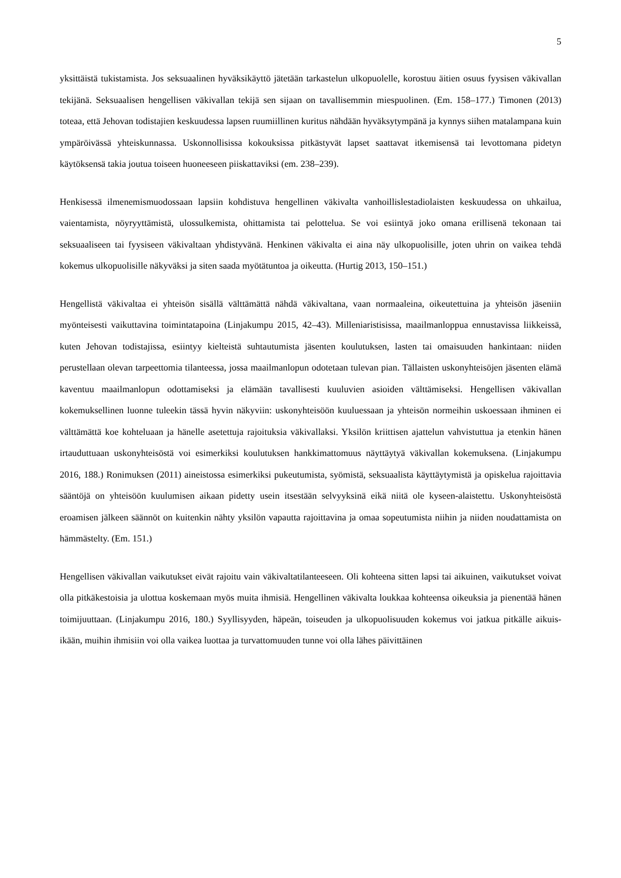5
yksittäistä tukistamista. Jos seksuaalinen hyväksikäyttö jätetään tarkastelun ulkopuolelle, korostuu äitien osuus fyysisen väkivallan tekijänä. Seksuaalisen hengellisen väkivallan tekijä sen sijaan on tavallisemmin miespuolinen. (Em. 158–177.) Timonen (2013) toteaa, että Jehovan todistajien keskuudessa lapsen ruumiillinen kuritus nähdään hyväksytympänä ja kynnys siihen matalampana kuin ympäröivässä yhteiskunnassa. Uskonnollisissa kokouksissa pitkästyvät lapset saattavat itkemisensä tai levottomana pidetyn käytöksensä takia joutua toiseen huoneeseen piiskattaviksi (em. 238–239).
Henkisessä ilmenemismuodossaan lapsiin kohdistuva hengellinen väkivalta vanhoillislestadiolaisten keskuudessa on uhkailua, vaientamista, nöyryyttämistä, ulossulkemista, ohittamista tai pelottelua. Se voi esiintyä joko omana erillisenä tekonaan tai seksuaaliseen tai fyysiseen väkivaltaan yhdistyvänä. Henkinen väkivalta ei aina näy ulkopuolisille, joten uhrin on vaikea tehdä kokemus ulkopuolisille näkyväksi ja siten saada myötätuntoa ja oikeutta. (Hurtig 2013, 150–151.)
Hengellistä väkivaltaa ei yhteisön sisällä välttämättä nähdä väkivaltana, vaan normaaleina, oikeutettuina ja yhteisön jäseniin myönteisesti vaikuttavina toimintatapoina (Linjakumpu 2015, 42–43). Milleniaristisissa, maailmanloppua ennustavissa liikkeissä, kuten Jehovan todistajissa, esiintyy kielteistä suhtautumista jäsenten koulutuksen, lasten tai omaisuuden hankintaan: niiden perustellaan olevan tarpeettomia tilanteessa, jossa maailmanlopun odotetaan tulevan pian. Tällaisten uskonyhteisöjen jäsenten elämä kaventuu maailmanlopun odottamiseksi ja elämään tavallisesti kuuluvien asioiden välttämiseksi. Hengellisen väkivallan kokemuksellinen luonne tuleekin tässä hyvin näkyviin: uskonyhteisöön kuuluessaan ja yhteisön normeihin uskoessaan ihminen ei välttämättä koe kohteluaan ja hänelle asetettuja rajoituksia väkivallaksi. Yksilön kriittisen ajattelun vahvistuttua ja etenkin hänen irtauduttuaan uskonyhteisöstä voi esimerkiksi koulutuksen hankkimattomuus näyttäytyä väkivallan kokemuksena. (Linjakumpu 2016, 188.) Ronimuksen (2011) aineistossa esimerkiksi pukeutumista, syömistä, seksuaalista käyttäytymistä ja opiskelua rajoittavia sääntöjä on yhteisöön kuulumisen aikaan pidetty usein itsestään selvyyksinä eikä niitä ole kyseen-alaistettu. Uskonyhteisöstä eroamisen jälkeen säännöt on kuitenkin nähty yksilön vapautta rajoittavina ja omaa sopeutumista niihin ja niiden noudattamista on hämmästelty. (Em. 151.)
Hengellisen väkivallan vaikutukset eivät rajoitu vain väkivaltatilanteeseen. Oli kohteena sitten lapsi tai aikuinen, vaikutukset voivat olla pitkäkestoisia ja ulottua koskemaan myös muita ihmisiä. Hengellinen väkivalta loukkaa kohteensa oikeuksia ja pienentää hänen toimijuuttaan. (Linjakumpu 2016, 180.) Syyllisyyden, häpeän, toiseuden ja ulkopuolisuuden kokemus voi jatkua pitkälle aikuis-ikään, muihin ihmisiin voi olla vaikea luottaa ja turvattomuuden tunne voi olla lähes päivittäinen